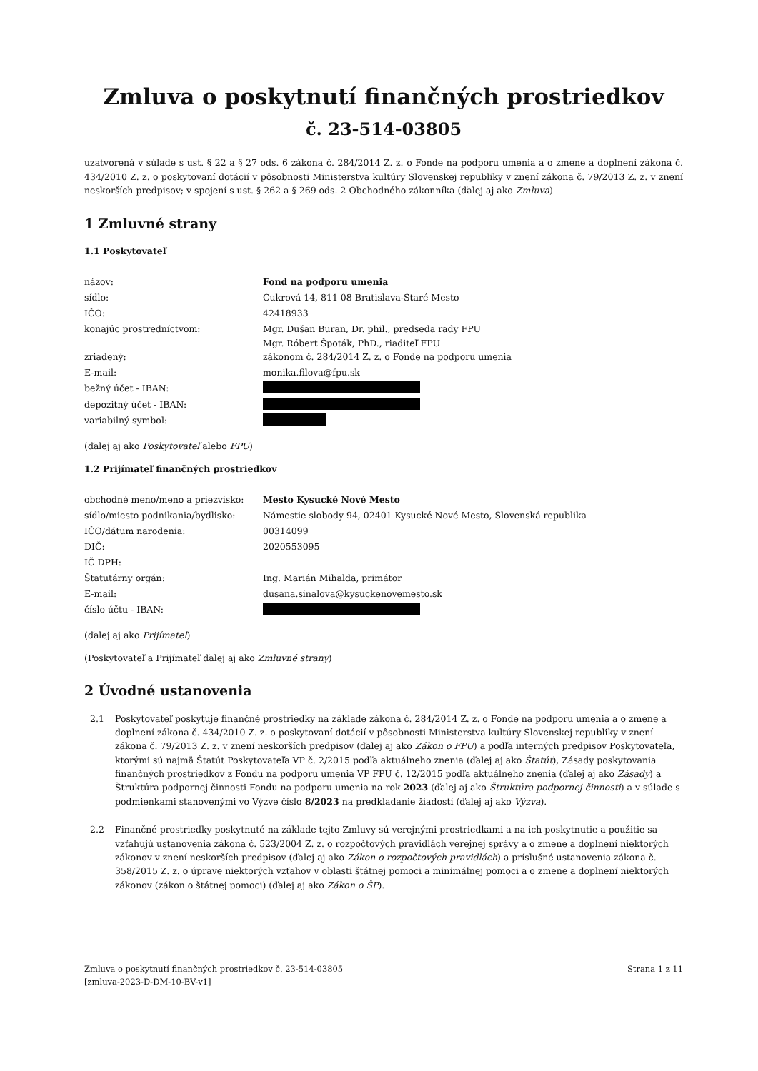Zmluva o poskytnutí finančných prostriedkov
č. 23-514-03805
uzatvorená v súlade s ust. § 22 a § 27 ods. 6 zákona č. 284/2014 Z. z. o Fonde na podporu umenia a o zmene a doplnení zákona č. 434/2010 Z. z. o poskytovaní dotácií v pôsobnosti Ministerstva kultúry Slovenskej republiky v znení zákona č. 79/2013 Z. z. v znení neskorších predpisov; v spojení s ust. § 262 a § 269 ods. 2 Obchodného zákonníka (ďalej aj ako Zmluva)
1 Zmluvné strany
1.1 Poskytovateľ
| názov: | Fond na podporu umenia |
| sídlo: | Cukrová 14, 811 08 Bratislava-Staré Mesto |
| IČO: | 42418933 |
| konajúc prostredníctvom: | Mgr. Dušan Buran, Dr. phil., predseda rady FPU Mgr. Róbert Špoták, PhD., riaditeľ FPU |
| zriadený: | zákonom č. 284/2014 Z. z. o Fonde na podporu umenia |
| E-mail: | monika.filova@fpu.sk |
| bežný účet - IBAN: | |
| depozitný účet - IBAN: | |
| variabilný symbol: | |
(ďalej aj ako Poskytovateľ alebo FPU)
1.2 Prijímateľ finančných prostriedkov
| obchodné meno/meno a priezvisko: | Mesto Kysucké Nové Mesto |
| sídlo/miesto podnikania/bydlisko: | Námestie slobody 94, 02401 Kysucké Nové Mesto, Slovenská republika |
| IČO/dátum narodenia: | 00314099 |
| DIČ: | 2020553095 |
| IČ DPH: | |
| Štatutárny orgán: | Ing. Marián Mihalda, primátor |
| E-mail: | dusana.sinalova@kysuckenovemesto.sk |
| číslo účtu - IBAN: | |
(ďalej aj ako Prijímateľ)
(Poskytovateľ a Prijímateľ ďalej aj ako Zmluvné strany)
2 Úvodné ustanovenia
2.1 Poskytovateľ poskytuje finančné prostriedky na základe zákona č. 284/2014 Z. z. o Fonde na podporu umenia a o zmene a doplnení zákona č. 434/2010 Z. z. o poskytovaní dotácií v pôsobnosti Ministerstva kultúry Slovenskej republiky v znení zákona č. 79/2013 Z. z. v znení neskorších predpisov (ďalej aj ako Zákon o FPU) a podľa interných predpisov Poskytovateľa, ktorými sú najmä Štatút Poskytovateľa VP č. 2/2015 podľa aktuálneho znenia (ďalej aj ako Štatút), Zásady poskytovania finančných prostriedkov z Fondu na podporu umenia VP FPU č. 12/2015 podľa aktuálneho znenia (ďalej aj ako Zásady) a Štruktúra podpornej činnosti Fondu na podporu umenia na rok 2023 (ďalej aj ako Štruktúra podpornej činnosti) a v súlade s podmienkami stanovenými vo Výzve číslo 8/2023 na predkladanie žiadostí (ďalej aj ako Výzva).
2.2 Finančné prostriedky poskytnuté na základe tejto Zmluvy sú verejnými prostriedkami a na ich poskytnutie a použitie sa vzťahujú ustanovenia zákona č. 523/2004 Z. z. o rozpočtových pravidlách verejnej správy a o zmene a doplnení niektorých zákonov v znení neskorších predpisov (ďalej aj ako Zákon o rozpočtových pravidlách) a príslušné ustanovenia zákona č. 358/2015 Z. z. o úprave niektorých vzťahov v oblasti štátnej pomoci a minimálnej pomoci a o zmene a doplnení niektorých zákonov (zákon o štátnej pomoci) (ďalej aj ako Zákon o ŠP).
Zmluva o poskytnutí finančných prostriedkov č. 23-514-03805
[zmluva-2023-D-DM-10-BV-v1]
Strana 1 z 11